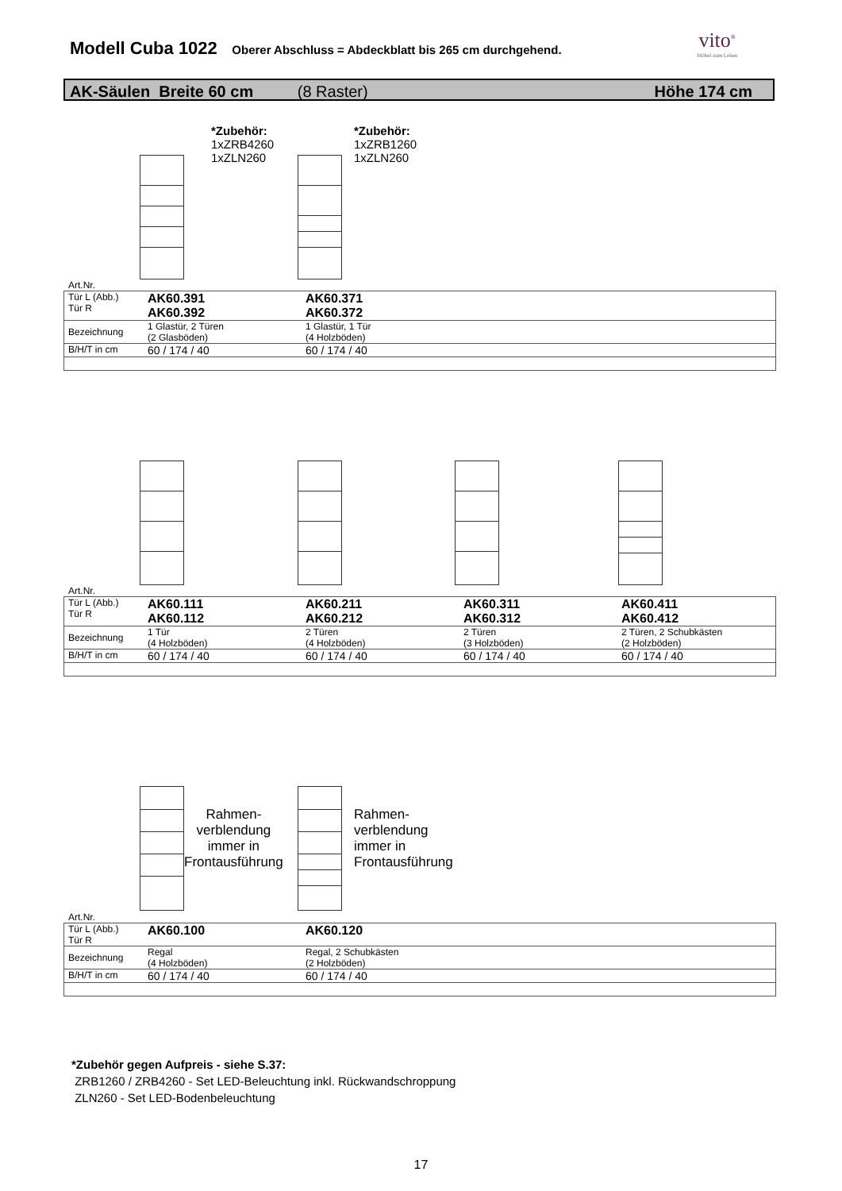Modell Cuba 1022 Oberer Abschluss = Abdeckblatt bis 265 cm durchgehend. vito<sup>®</sup>
Möbel zum Leben
AK-Säulen Breite 60 cm (8 Raster) Höhe 174 cm
*Zubehör:
1xZRB4260
1xZLN260
*Zubehör:
1xZRB1260
1xZLN260
Art.Nr.
| Tür L (Abb.) Tür R | AK60.391 AK60.392 | AK60.371 AK60.372 |
| Bezeichnung | 1 Glastür, 2 Türen (2 Glasböden) | 1 Glastür, 1 Tür (4 Holzböden) |
| B/H/T in cm | 60 / 174 / 40 | 60 / 174 / 40 |
Art.Nr.
| Tür L (Abb.) Tür R | AK60.111 AK60.112 | AK60.211 AK60.212 | AK60.311 AK60.312 | AK60.411 AK60.412 |
| Bezeichnung | 1 Tür (4 Holzböden) | 2 Türen (4 Holzböden) | 2 Türen (3 Holzböden) | 2 Türen, 2 Schubkästen (2 Holzböden) |
| B/H/T in cm | 60 / 174 / 40 | 60 / 174 / 40 | 60 / 174 / 40 | 60 / 174 / 40 |
Rahmen-
verblendung
immer in
Frontausführung
Rahmen-
verblendung
immer in
Frontausführung
Art.Nr.
| Tür L (Abb.) Tür R | AK60.100 | AK60.120 |
| Bezeichnung | Regal (4 Holzböden) | Regal, 2 Schubkästen (2 Holzböden) |
| B/H/T in cm | 60 / 174 / 40 | 60 / 174 / 40 |
*Zubehör gegen Aufpreis - siehe S.37:
ZRB1260 / ZRB4260 - Set LED-Beleuchtung inkl. Rückwandschroppung
ZLN260 - Set LED-Bodenbeleuchtung
17